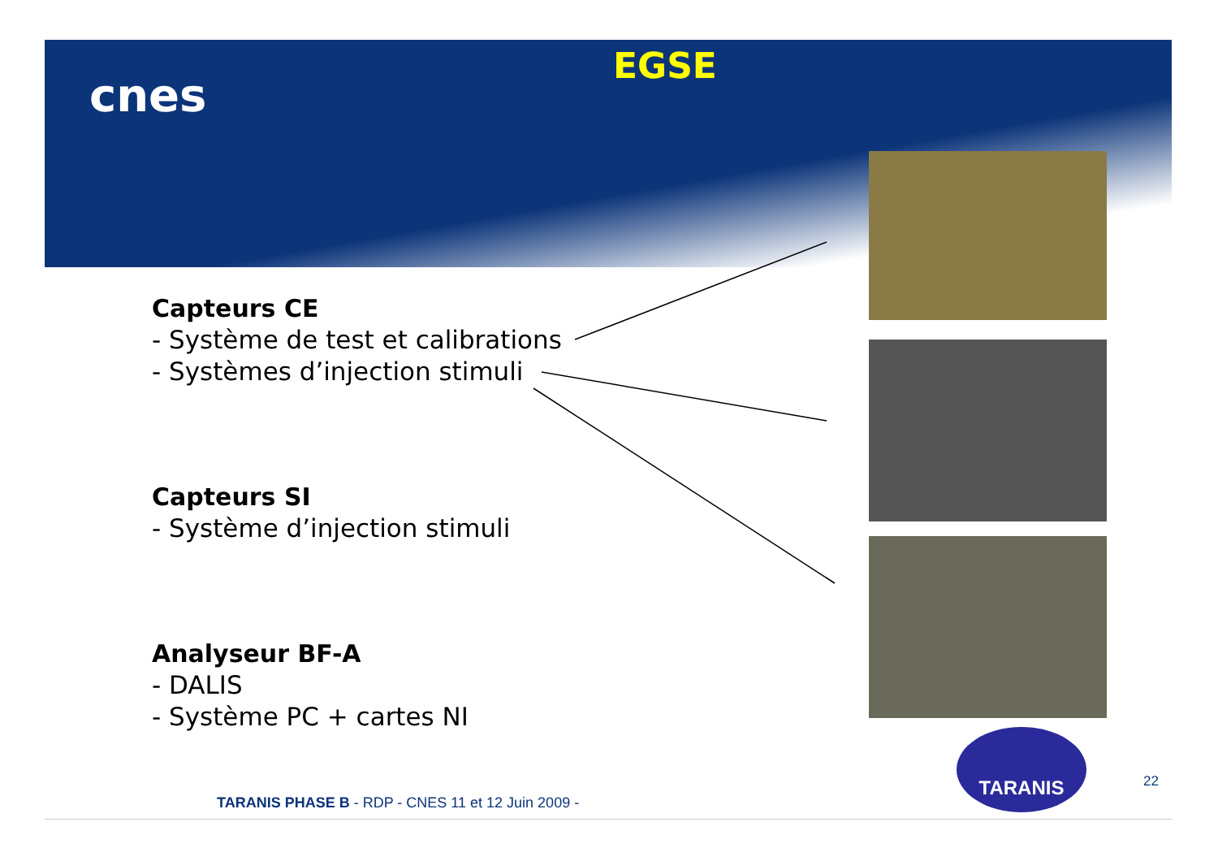cnes
EGSE
Capteurs CE
- Système de test et calibrations
- Systèmes d’injection stimuli
Capteurs SI
- Système d’injection stimuli
Analyseur BF-A
- DALIS
- Système PC + cartes NI
TARANIS
22
TARANIS PHASE B - RDP - CNES 11 et 12 Juin 2009 -